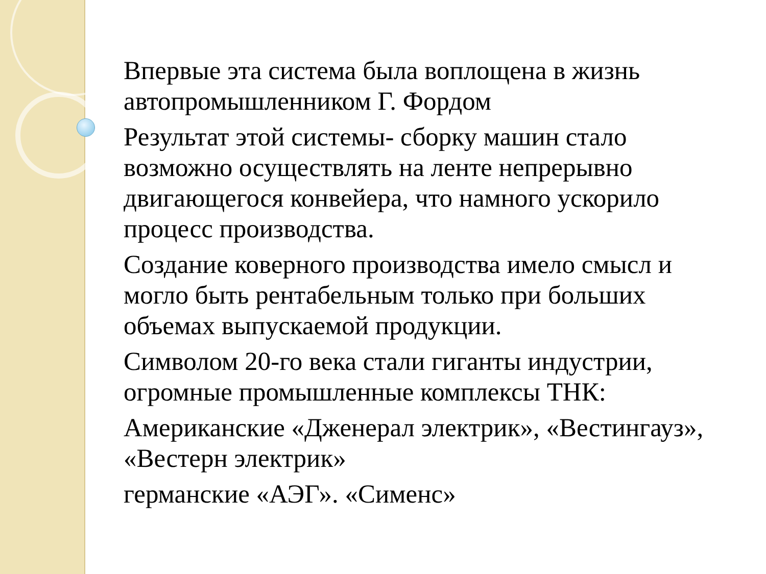Впервые эта система была воплощена в жизнь автопромышленником Г. Фордом
Результат этой системы- сборку машин стало возможно осуществлять на ленте непрерывно двигающегося конвейера, что намного ускорило процесс производства.
Создание коверного производства имело смысл и могло быть рентабельным только при больших объемах выпускаемой продукции.
Символом 20-го века стали гиганты индустрии, огромные промышленные комплексы ТНК:
Американские «Дженерал электрик», «Вестингауз», «Вестерн электрик»
германские «АЭГ». «Сименс»